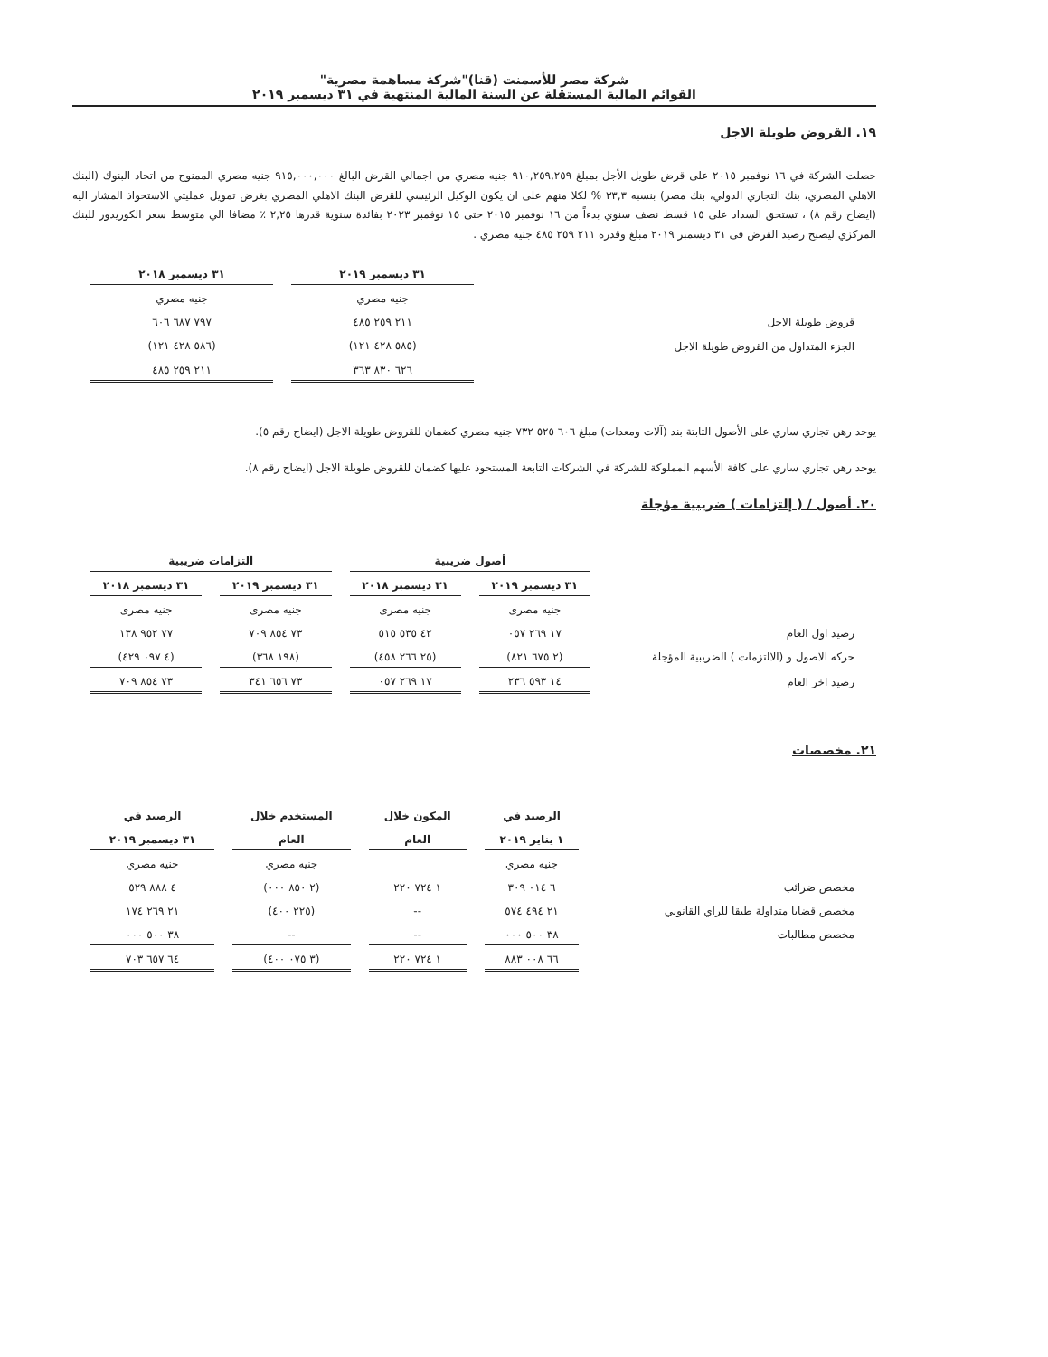شركة مصر للأسمنت (قنا)"شركة مساهمة مصرية"
القوائم المالية المستقلة عن السنة المالية المنتهية في ٣١ ديسمبر ٢٠١٩
١٩. القروض طويلة الاجل
حصلت الشركة في ١٦ نوفمبر ٢٠١٥ على قرض طويل الأجل بمبلغ ٩١٠,٢٥٩,٢٥٩ جنيه مصري من اجمالي القرض البالغ ٩١٥,٠٠٠,٠٠٠ جنيه مصري الممنوح من اتحاد البنوك (البنك الاهلي المصري، بنك التجاري الدولي، بنك مصر) بنسبه ٣٣,٣ % لكلا منهم على ان يكون الوكيل الرئيسي للقرض البنك الاهلي المصري بغرض تمويل عمليتي الاستحواذ المشار اليه (ايضاح رقم ٨) ، تستحق السداد على ١٥ قسط نصف سنوي بدءاً من ١٦ نوفمبر ٢٠١٥ حتى ١٥ نوفمبر ٢٠٢٣ بفائدة سنوية قدرها ٢,٢٥ ٪ مضافا الي متوسط سعر الكوريدور للبنك المركزي ليصبح رصيد القرض فى ٣١ ديسمبر ٢٠١٩ مبلغ وقدره ٢١١ ٢٥٩ ٤٨٥ جنيه مصري .
| | ٣١ ديسمبر ٢٠١٩ | ٣١ ديسمبر ٢٠١٨ |
| --- | --- | --- |
| | جنيه مصري | جنيه مصري |
| قروض طويلة الاجل | ٢١١ ٢٥٩ ٤٨٥ | ٧٩٧ ٦٨٧ ٦٠٦ |
| الجزء المتداول من القروض طويلة الاجل | (٥٨٥ ٤٢٨ ١٢١) | (٥٨٦ ٤٢٨ ١٢١) |
| | ٦٢٦ ٨٣٠ ٣٦٣ | ٢١١ ٢٥٩ ٤٨٥ |
يوجد رهن تجاري ساري على الأصول الثابتة بند (آلات ومعدات) مبلغ ٦٠٦ ٥٢٥ ٧٣٢ جنيه مصري كضمان للقروض طويلة الاجل (ايضاح رقم ٥).
يوجد رهن تجاري ساري على كافة الأسهم المملوكة للشركة في الشركات التابعة المستحوذ عليها كضمان للقروض طويلة الاجل (ايضاح رقم ٨).
٢٠. أصول / ( إلتزامات ) ضريبية مؤجلة
| | أصول ضريبية | | التزامات ضريبية | |
| --- | --- | --- | --- | --- |
| | ٣١ ديسمبر ٢٠١٩ | ٣١ ديسمبر ٢٠١٨ | ٣١ ديسمبر ٢٠١٩ | ٣١ ديسمبر ٢٠١٨ |
| | جنيه مصرى | جنيه مصرى | جنيه مصرى | جنيه مصرى |
| رصيد اول العام | ١٧ ٢٦٩ ٠٥٧ | ٤٢ ٥٣٥ ٥١٥ | ٧٣ ٨٥٤ ٧٠٩ | ٧٧ ٩٥٢ ١٣٨ |
| حركه الاصول و (الالتزمات ) الضريبية المؤجلة | (٢ ٦٧٥ ٨٢١) | (٢٥ ٢٦٦ ٤٥٨) | (١٩٨ ٣٦٨) | (٤ ٠٩٧ ٤٢٩) |
| رصيد اخر العام | ١٤ ٥٩٣ ٢٣٦ | ١٧ ٢٦٩ ٠٥٧ | ٧٣ ٦٥٦ ٣٤١ | ٧٣ ٨٥٤ ٧٠٩ |
٢١. مخصصات
| | الرصيد في | المكون خلال | المستخدم خلال | الرصيد في |
| --- | --- | --- | --- | --- |
| | ١ يناير ٢٠١٩ | العام | العام | ٣١ ديسمبر ٢٠١٩ |
| | جنيه مصري | | جنيه مصري | جنيه مصري |
| مخصص ضرائب | ٦ ٠١٤ ٣٠٩ | ١ ٧٢٤ ٢٢٠ | (٢ ٨٥٠ ٠٠٠) | ٤ ٨٨٨ ٥٢٩ |
| مخصص قضايا متداولة طبقا للراي القانوني | ٢١ ٤٩٤ ٥٧٤ | -- | (٢٢٥ ٤٠٠) | ٢١ ٢٦٩ ١٧٤ |
| مخصص مطالبات | ٣٨ ٥٠٠ ٠٠٠ | -- | -- | ٣٨ ٥٠٠ ٠٠٠ |
| | ٦٦ ٠٠٨ ٨٨٣ | ١ ٧٢٤ ٢٢٠ | (٣ ٠٧٥ ٤٠٠) | ٦٤ ٦٥٧ ٧٠٣ |